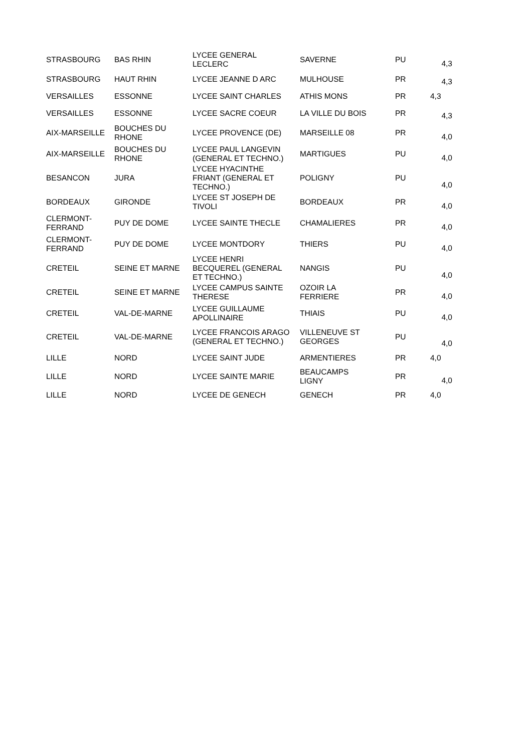| STRASBOURG | BAS RHIN | LYCEE GENERAL LECLERC | SAVERNE | PU | 4,3 |
| STRASBOURG | HAUT RHIN | LYCEE JEANNE D ARC | MULHOUSE | PR | 4,3 |
| VERSAILLES | ESSONNE | LYCEE SAINT CHARLES | ATHIS MONS | PR | 4,3 |
| VERSAILLES | ESSONNE | LYCEE SACRE COEUR | LA VILLE DU BOIS | PR | 4,3 |
| AIX-MARSEILLE | BOUCHES DU RHONE | LYCEE PROVENCE (DE) | MARSEILLE 08 | PR | 4,0 |
| AIX-MARSEILLE | BOUCHES DU RHONE | LYCEE PAUL LANGEVIN (GENERAL ET TECHNO.) | MARTIGUES | PU | 4,0 |
| BESANCON | JURA | LYCEE HYACINTHE FRIANT (GENERAL ET TECHNO.) | POLIGNY | PU | 4,0 |
| BORDEAUX | GIRONDE | LYCEE ST JOSEPH DE TIVOLI | BORDEAUX | PR | 4,0 |
| CLERMONT- FERRAND | PUY DE DOME | LYCEE SAINTE THECLE | CHAMALIERES | PR | 4,0 |
| CLERMONT- FERRAND | PUY DE DOME | LYCEE MONTDORY | THIERS | PU | 4,0 |
| CRETEIL | SEINE ET MARNE | LYCEE HENRI BECQUEREL (GENERAL ET TECHNO.) | NANGIS | PU | 4,0 |
| CRETEIL | SEINE ET MARNE | LYCEE CAMPUS SAINTE THERESE | OZOIR LA FERRIERE | PR | 4,0 |
| CRETEIL | VAL-DE-MARNE | LYCEE GUILLAUME APOLLINAIRE | THIAIS | PU | 4,0 |
| CRETEIL | VAL-DE-MARNE | LYCEE FRANCOIS ARAGO (GENERAL ET TECHNO.) | VILLENEUVE ST GEORGES | PU | 4,0 |
| LILLE | NORD | LYCEE SAINT JUDE | ARMENTIERES | PR | 4,0 |
| LILLE | NORD | LYCEE SAINTE MARIE | BEAUCAMPS LIGNY | PR | 4,0 |
| LILLE | NORD | LYCEE DE GENECH | GENECH | PR | 4,0 |